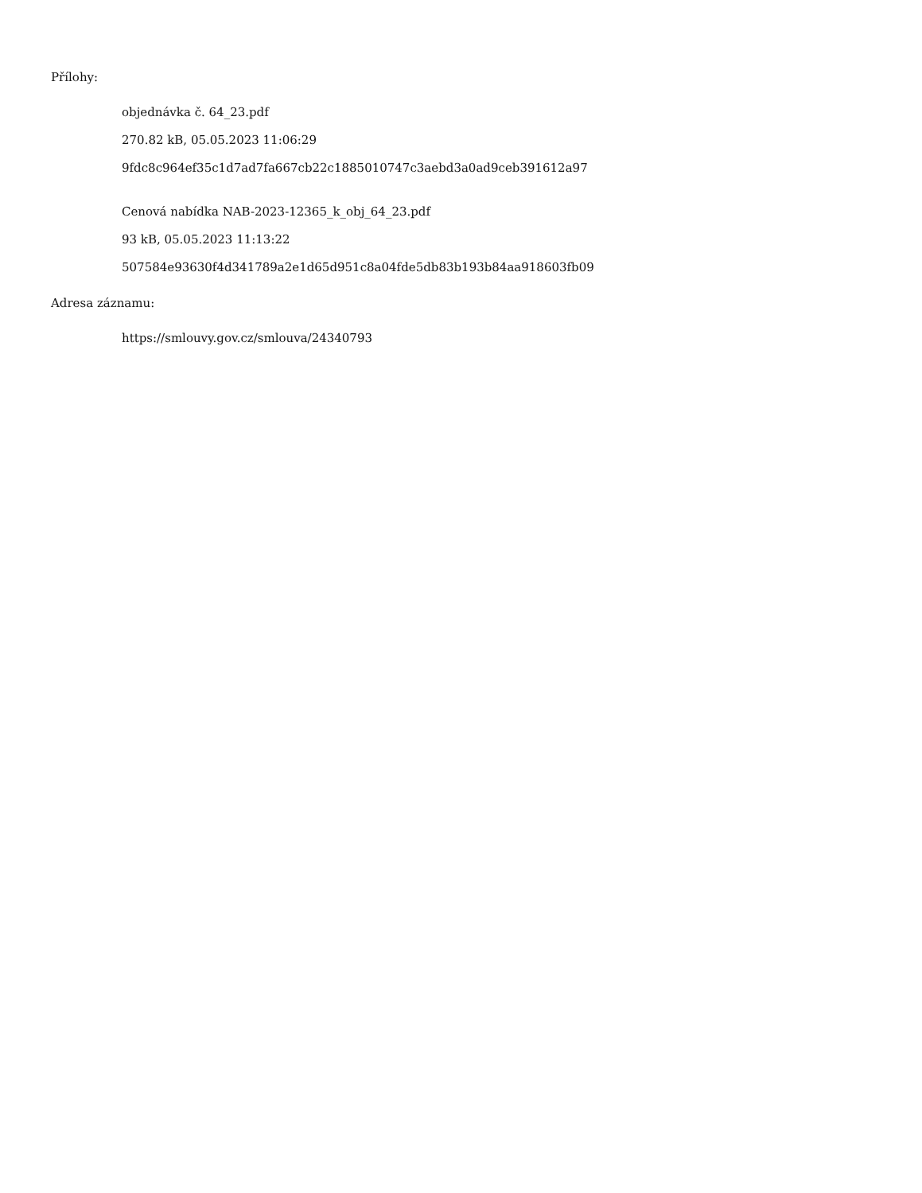Přílohy:
objednávka č. 64_23.pdf
270.82 kB, 05.05.2023 11:06:29
9fdc8c964ef35c1d7ad7fa667cb22c1885010747c3aebd3a0ad9ceb391612a97
Cenová nabídka NAB-2023-12365_k_obj_64_23.pdf
93 kB, 05.05.2023 11:13:22
507584e93630f4d341789a2e1d65d951c8a04fde5db83b193b84aa918603fb09
Adresa záznamu:
https://smlouvy.gov.cz/smlouva/24340793